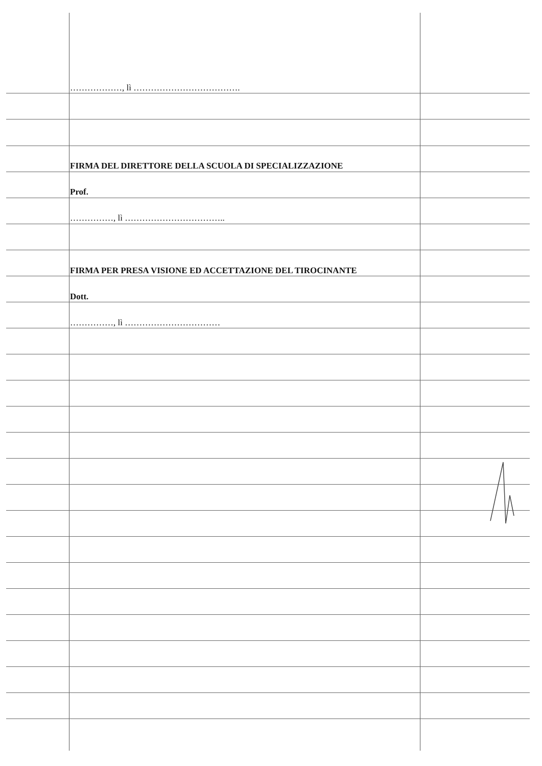………………, lì ……………………………….
FIRMA DEL DIRETTORE DELLA SCUOLA DI SPECIALIZZAZIONE
Prof.
……………, lì ……………………………..
FIRMA PER PRESA VISIONE ED ACCETTAZIONE DEL TIROCINANTE
Dott.
……………, lì ……………………………